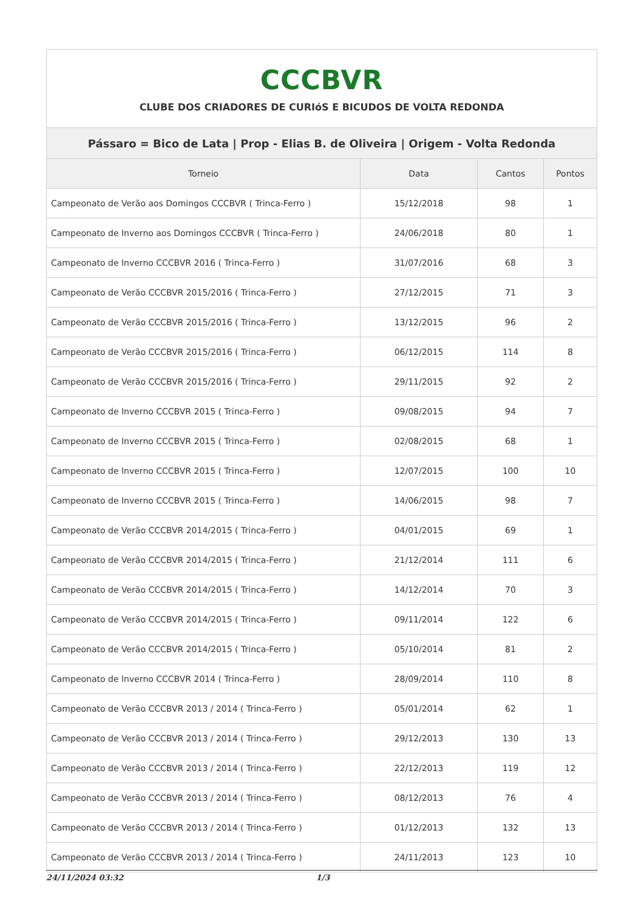| CCCBVR CLUBE DOS CRIADORES DE CURIóS E BICUDOS DE VOLTA REDONDA | | | |
| Pássaro = Bico de Lata / Prop - Elias B. de Oliveira / Origem - Volta Redonda | | | |
| Torneio | Data | Cantos | Pontos |
| Campeonato de Verão aos Domingos CCCBVR ( Trinca-Ferro ) | 15/12/2018 | 98 | 1 |
| Campeonato de Inverno aos Domingos CCCBVR ( Trinca-Ferro ) | 24/06/2018 | 80 | 1 |
| Campeonato de Inverno CCCBVR 2016 ( Trinca-Ferro ) | 31/07/2016 | 68 | 3 |
| Campeonato de Verão CCCBVR 2015/2016 ( Trinca-Ferro ) | 27/12/2015 | 71 | 3 |
| Campeonato de Verão CCCBVR 2015/2016 ( Trinca-Ferro ) | 13/12/2015 | 96 | 2 |
| Campeonato de Verão CCCBVR 2015/2016 ( Trinca-Ferro ) | 06/12/2015 | 114 | 8 |
| Campeonato de Verão CCCBVR 2015/2016 ( Trinca-Ferro ) | 29/11/2015 | 92 | 2 |
| Campeonato de Inverno CCCBVR 2015 ( Trinca-Ferro ) | 09/08/2015 | 94 | 7 |
| Campeonato de Inverno CCCBVR 2015 ( Trinca-Ferro ) | 02/08/2015 | 68 | 1 |
| Campeonato de Inverno CCCBVR 2015 ( Trinca-Ferro ) | 12/07/2015 | 100 | 10 |
| Campeonato de Inverno CCCBVR 2015 ( Trinca-Ferro ) | 14/06/2015 | 98 | 7 |
| Campeonato de Verão CCCBVR 2014/2015 ( Trinca-Ferro ) | 04/01/2015 | 69 | 1 |
| Campeonato de Verão CCCBVR 2014/2015 ( Trinca-Ferro ) | 21/12/2014 | 111 | 6 |
| Campeonato de Verão CCCBVR 2014/2015 ( Trinca-Ferro ) | 14/12/2014 | 70 | 3 |
| Campeonato de Verão CCCBVR 2014/2015 ( Trinca-Ferro ) | 09/11/2014 | 122 | 6 |
| Campeonato de Verão CCCBVR 2014/2015 ( Trinca-Ferro ) | 05/10/2014 | 81 | 2 |
| Campeonato de Inverno CCCBVR 2014 ( Trinca-Ferro ) | 28/09/2014 | 110 | 8 |
| Campeonato de Verão CCCBVR 2013 / 2014 ( Trinca-Ferro ) | 05/01/2014 | 62 | 1 |
| Campeonato de Verão CCCBVR 2013 / 2014 ( Trinca-Ferro ) | 29/12/2013 | 130 | 13 |
| Campeonato de Verão CCCBVR 2013 / 2014 ( Trinca-Ferro ) | 22/12/2013 | 119 | 12 |
| Campeonato de Verão CCCBVR 2013 / 2014 ( Trinca-Ferro ) | 08/12/2013 | 76 | 4 |
| Campeonato de Verão CCCBVR 2013 / 2014 ( Trinca-Ferro ) | 01/12/2013 | 132 | 13 |
| Campeonato de Verão CCCBVR 2013 / 2014 ( Trinca-Ferro ) | 24/11/2013 | 123 | 10 |
24/11/2024 03:32 1/3